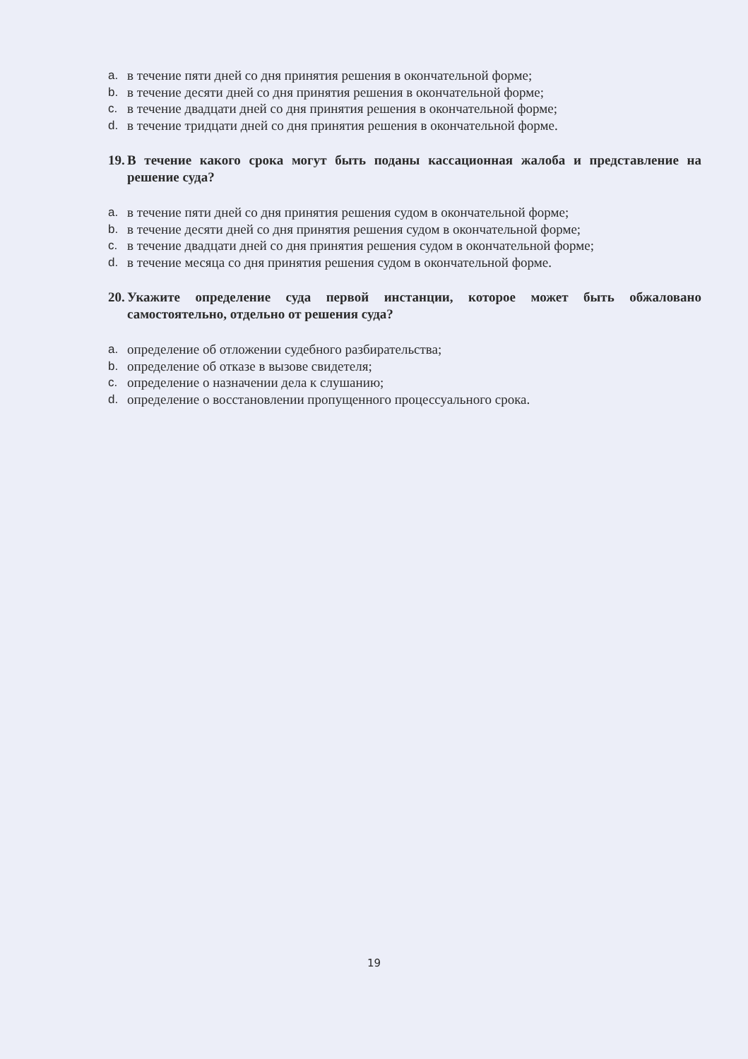a. в течение пяти дней со дня принятия решения в окончательной форме;
b. в течение десяти дней со дня принятия решения в окончательной форме;
c. в течение двадцати дней со дня принятия решения в окончательной форме;
d. в течение тридцати дней со дня принятия решения в окончательной форме.
19. В течение какого срока могут быть поданы кассационная жалоба и представление на решение суда?
a. в течение пяти дней со дня принятия решения судом в окончательной форме;
b. в течение десяти дней со дня принятия решения судом в окончательной форме;
c. в течение двадцати дней со дня принятия решения судом в окончательной форме;
d. в течение месяца со дня принятия решения судом в окончательной форме.
20. Укажите определение суда первой инстанции, которое может быть обжаловано самостоятельно, отдельно от решения суда?
a. определение об отложении судебного разбирательства;
b. определение об отказе в вызове свидетеля;
c. определение о назначении дела к слушанию;
d. определение о восстановлении пропущенного процессуального срока.
19